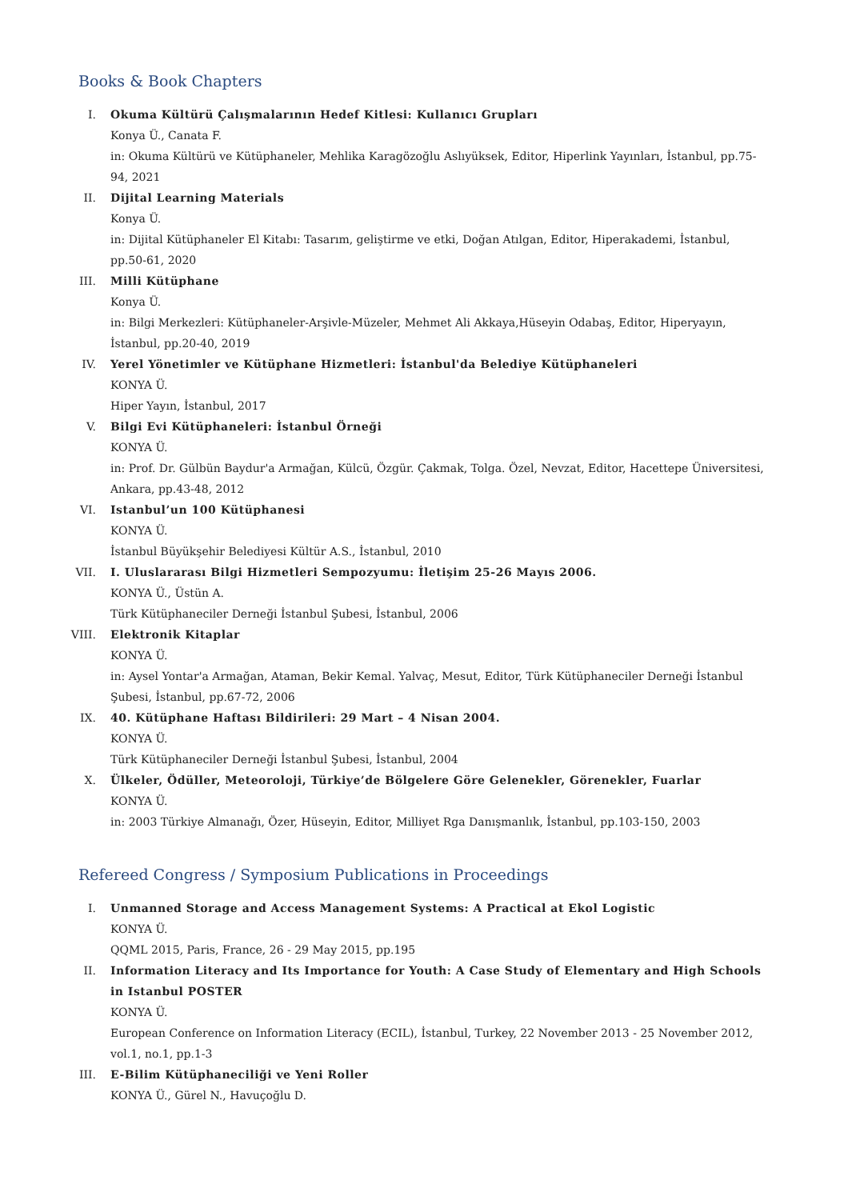Books & Book Chapters
I. Okuma Kültürü Çalışmalarının Hedef Kitlesi: Kullanıcı Grupları
Konya Ü., Canata F.
in: Okuma Kültürü ve Kütüphaneler, Mehlika Karagözoğlu Aslıyüksek, Editor, Hiperlink Yayınları, İstanbul, pp.75-94, 2021
II. Dijital Learning Materials
Konya Ü.
in: Dijital Kütüphaneler El Kitabı: Tasarım, geliştirme ve etki, Doğan Atılgan, Editor, Hiperakademi, İstanbul, pp.50-61, 2020
III. Milli Kütüphane
Konya Ü.
in: Bilgi Merkezleri: Kütüphaneler-Arşivle-Müzeler, Mehmet Ali Akkaya,Hüseyin Odabaş, Editor, Hiperyayın, İstanbul, pp.20-40, 2019
IV. Yerel Yönetimler ve Kütüphane Hizmetleri: İstanbul'da Belediye Kütüphaneleri
KONYA Ü.
Hiper Yayın, İstanbul, 2017
V. Bilgi Evi Kütüphaneleri: İstanbul Örneği
KONYA Ü.
in: Prof. Dr. Gülbün Baydur'a Armağan, Külcü, Özgür. Çakmak, Tolga. Özel, Nevzat, Editor, Hacettepe Üniversitesi, Ankara, pp.43-48, 2012
VI. Istanbul’un 100 Kütüphanesi
KONYA Ü.
İstanbul Büyükşehir Belediyesi Kültür A.S., İstanbul, 2010
VII. I. Uluslararası Bilgi Hizmetleri Sempozyumu: İletişim 25-26 Mayıs 2006.
KONYA Ü., Üstün A.
Türk Kütüphaneciler Derneği İstanbul Şubesi, İstanbul, 2006
VIII.
Elektronik Kitaplar
KONYA Ü.
in: Aysel Yontar'a Armağan, Ataman, Bekir Kemal. Yalvaç, Mesut, Editor, Türk Kütüphaneciler Derneği İstanbul Şubesi, İstanbul, pp.67-72, 2006
IX. 40. Kütüphane Haftası Bildirileri: 29 Mart – 4 Nisan 2004.
KONYA Ü.
Türk Kütüphaneciler Derneği İstanbul Şubesi, İstanbul, 2004
X. Ülkeler, Ödüller, Meteoroloji, Türkiye’de Bölgelere Göre Gelenekler, Görenekler, Fuarlar
KONYA Ü.
in: 2003 Türkiye Almanağı, Özer, Hüseyin, Editor, Milliyet Rga Danışmanlık, İstanbul, pp.103-150, 2003
Refereed Congress / Symposium Publications in Proceedings
I. Unmanned Storage and Access Management Systems: A Practical at Ekol Logistic
KONYA Ü.
QQML 2015, Paris, France, 26 - 29 May 2015, pp.195
II. Information Literacy and Its Importance for Youth: A Case Study of Elementary and High Schools in Istanbul POSTER
KONYA Ü.
European Conference on Information Literacy (ECIL), İstanbul, Turkey, 22 November 2013 - 25 November 2012, vol.1, no.1, pp.1-3
III. E-Bilim Kütüphaneciliği ve Yeni Roller
KONYA Ü., Gürel N., Havuçoğlu D.